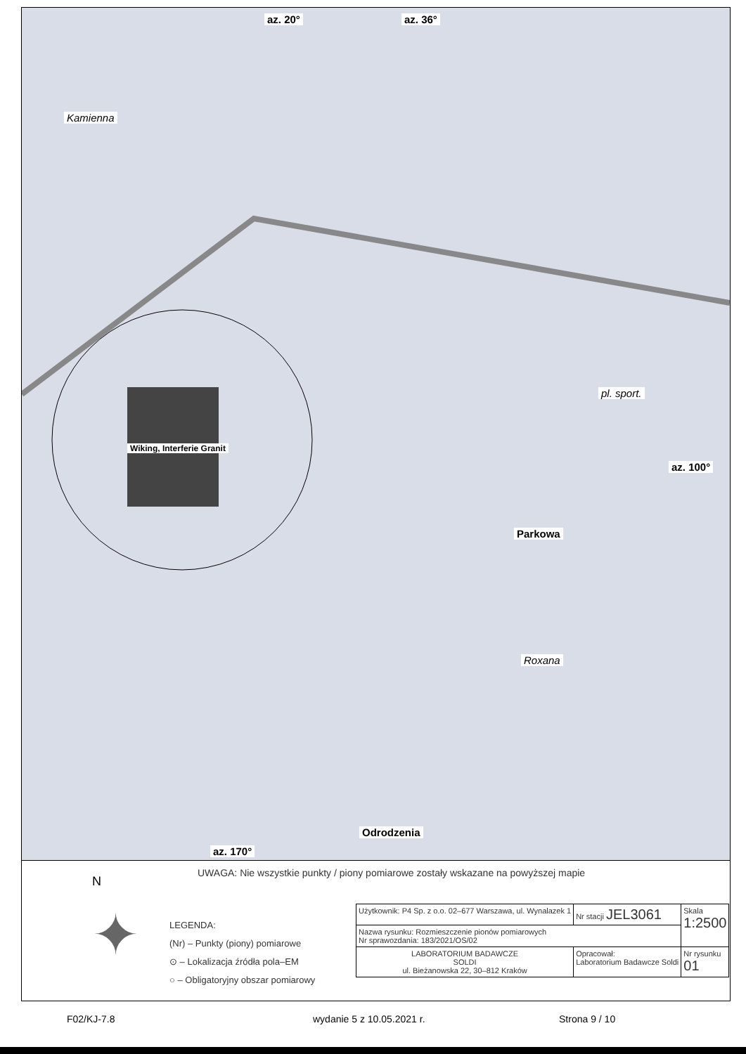az. 20° az. 36°
az. 100°
az. 170°
Kamienna
Wiking, Interferie Granit
Parkowa
Roxana
Odrodzenia
pl. sport.
N
✦
UWAGA: Nie wszystkie punkty / piony pomiarowe zostały wskazane na powyższej mapie
LEGENDA:
(Nr) – Punkty (piony) pomiarowe
⊙ – Lokalizacja źródła pola–EM
○ – Obligatoryjny obszar pomiarowy
| Użytkownik: P4 Sp. z o.o. 02–677 Warszawa, ul. Wynalazek 1 | Nr stacji JEL3061 | Skala 1:2500 |
| Nazwa rysunku: Rozmieszczenie pionów pomiarowych Nr sprawozdania: 183/2021/OS/02 | | |
| LABORATORIUM BADAWCZE SOLDI ul. Bieżanowska 22, 30–812 Kraków | Opracował: Laboratorium Badawcze Soldi | Nr rysunku 01 |
F02/KJ-7.8 wydanie 5 z 10.05.2021 r. Strona 9 / 10